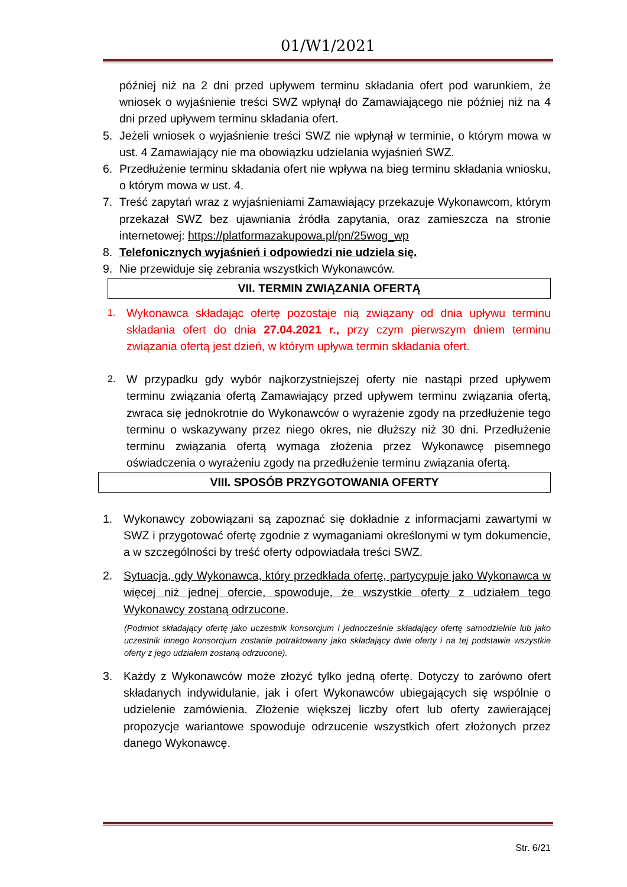01/W1/2021
później niż na 2 dni przed upływem terminu składania ofert pod warunkiem, że wniosek o wyjaśnienie treści SWZ wpłynął do Zamawiającego nie później niż na 4 dni przed upływem terminu składania ofert.
5. Jeżeli wniosek o wyjaśnienie treści SWZ nie wpłynął w terminie, o którym mowa w ust. 4 Zamawiający nie ma obowiązku udzielania wyjaśnień SWZ.
6. Przedłużenie terminu składania ofert nie wpływa na bieg terminu składania wniosku, o którym mowa w ust. 4.
7. Treść zapytań wraz z wyjaśnieniami Zamawiający przekazuje Wykonawcom, którym przekazał SWZ bez ujawniania źródła zapytania, oraz zamieszcza na stronie internetowej: https://platformazakupowa.pl/pn/25wog_wp
8. Telefonicznych wyjaśnień i odpowiedzi nie udziela się.
9. Nie przewiduje się zebrania wszystkich Wykonawców.
VII. TERMIN ZWIĄZANIA OFERTĄ
1. Wykonawca składając ofertę pozostaje nią związany od dnia upływu terminu składania ofert do dnia 27.04.2021 r., przy czym pierwszym dniem terminu związania ofertą jest dzień, w którym upływa termin składania ofert.
2. W przypadku gdy wybór najkorzystniejszej oferty nie nastąpi przed upływem terminu związania ofertą Zamawiający przed upływem terminu związania ofertą, zwraca się jednokrotnie do Wykonawców o wyrażenie zgody na przedłużenie tego terminu o wskazywany przez niego okres, nie dłuższy niż 30 dni. Przedłużenie terminu związania ofertą wymaga złożenia przez Wykonawcę pisemnego oświadczenia o wyrażeniu zgody na przedłużenie terminu związania ofertą.
VIII. SPOSÓB PRZYGOTOWANIA OFERTY
1. Wykonawcy zobowiązani są zapoznać się dokładnie z informacjami zawartymi w SWZ i przygotować ofertę zgodnie z wymaganiami określonymi w tym dokumencie, a w szczególności by treść oferty odpowiadała treści SWZ.
2. Sytuacja, gdy Wykonawca, który przedkłada ofertę, partycypuje jako Wykonawca w więcej niż jednej ofercie, spowoduje, że wszystkie oferty z udziałem tego Wykonawcy zostaną odrzucone.
(Podmiot składający ofertę jako uczestnik konsorcjum i jednocześnie składający ofertę samodzielnie lub jako uczestnik innego konsorcjum zostanie potraktowany jako składający dwie oferty i na tej podstawie wszystkie oferty z jego udziałem zostaną odrzucone).
3. Każdy z Wykonawców może złożyć tylko jedną ofertę. Dotyczy to zarówno ofert składanych indywidulanie, jak i ofert Wykonawców ubiegających się wspólnie o udzielenie zamówienia. Złożenie większej liczby ofert lub oferty zawierającej propozycje wariantowe spowoduje odrzucenie wszystkich ofert złożonych przez danego Wykonawcę.
Str. 6/21